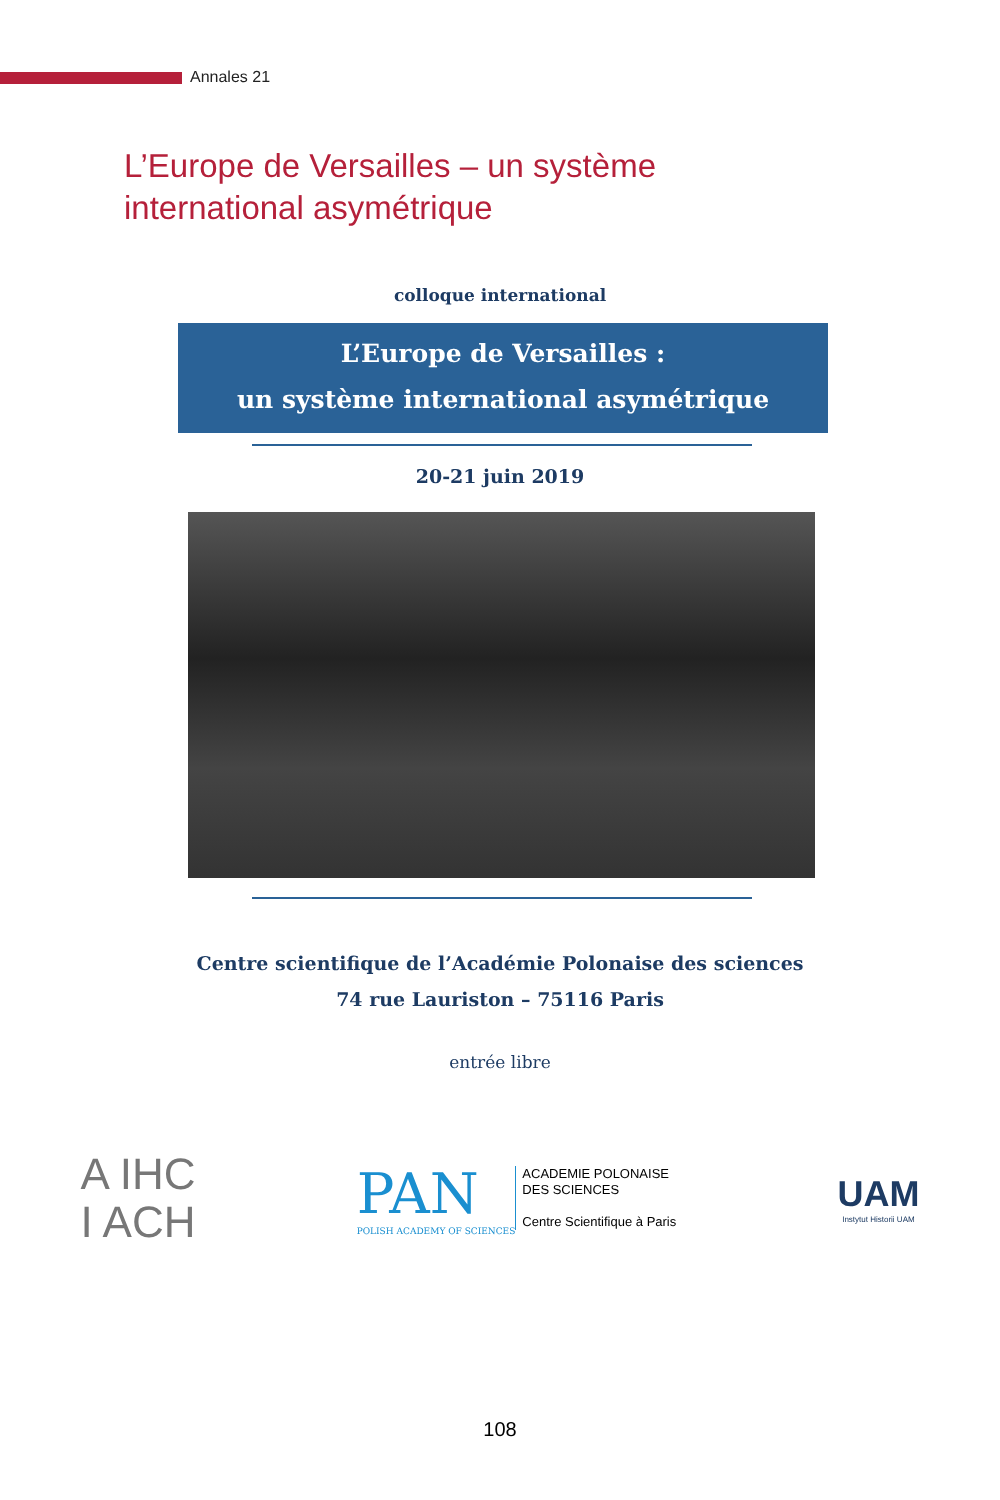Annales 21
L’Europe de Versailles – un système international asymétrique
colloque international
L’Europe de Versailles :
un système international asymétrique
20-21 juin 2019
Centre scientifique de l’Académie Polonaise des sciences
74 rue Lauriston – 75116 Paris
entrée libre
A IHC
I ACH
PAN
POLISH ACADEMY OF SCIENCES
ACADEMIE POLONAISE
DES SCIENCES
Centre Scientifique à Paris
UAM
Instytut Historii UAM
108